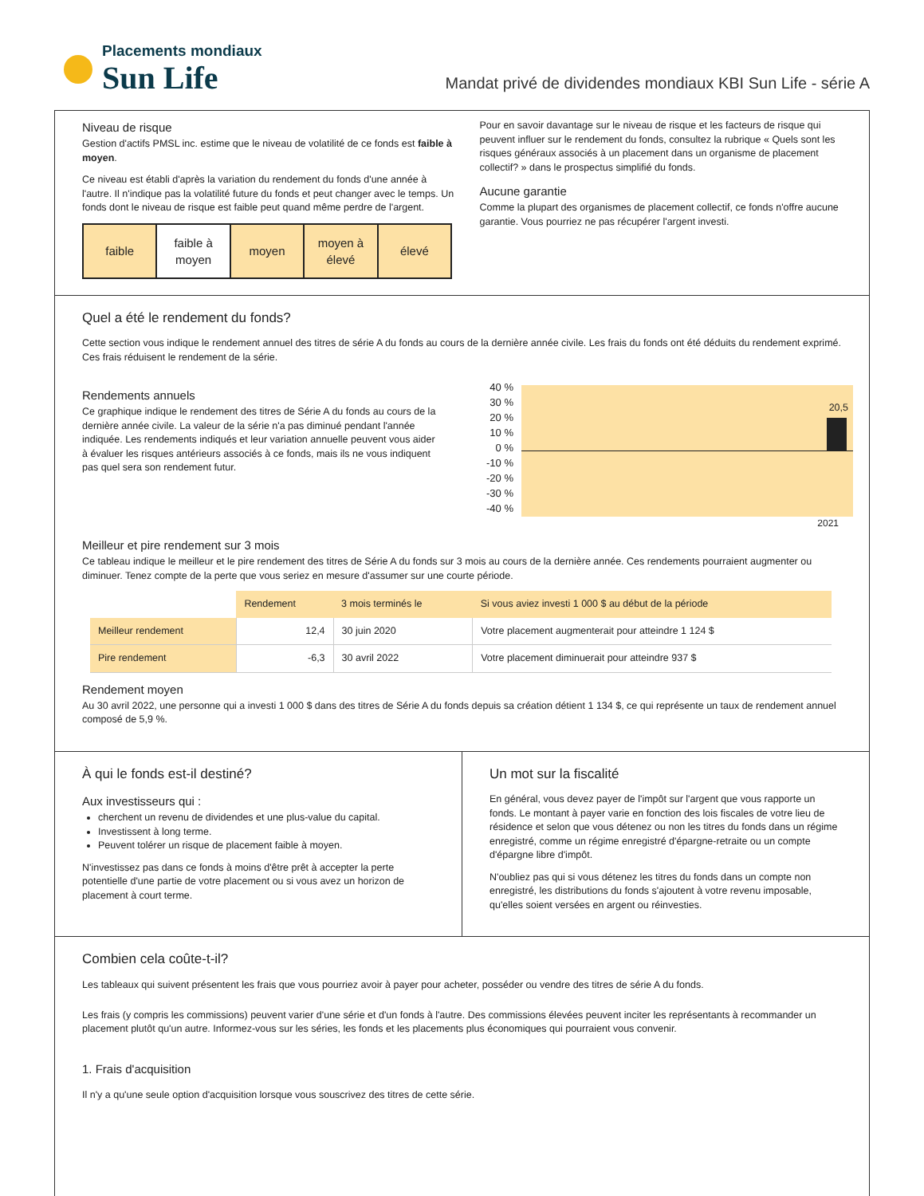Placements mondiaux
Sun Life
Mandat privé de dividendes mondiaux KBI Sun Life - série A
Niveau de risque
Gestion d'actifs PMSL inc. estime que le niveau de volatilité de ce fonds est faible à moyen.
Ce niveau est établi d'après la variation du rendement du fonds d'une année à l'autre. Il n'indique pas la volatilité future du fonds et peut changer avec le temps. Un fonds dont le niveau de risque est faible peut quand même perdre de l'argent.
faible faible à
moyen
moyen moyen à
élevé
élevé
Pour en savoir davantage sur le niveau de risque et les facteurs de risque qui peuvent influer sur le rendement du fonds, consultez la rubrique « Quels sont les risques généraux associés à un placement dans un organisme de placement collectif? » dans le prospectus simplifié du fonds.
Aucune garantie
Comme la plupart des organismes de placement collectif, ce fonds n'offre aucune garantie. Vous pourriez ne pas récupérer l'argent investi.
Quel a été le rendement du fonds?
Cette section vous indique le rendement annuel des titres de série A du fonds au cours de la dernière année civile. Les frais du fonds ont été déduits du rendement exprimé. Ces frais réduisent le rendement de la série.
Rendements annuels
Ce graphique indique le rendement des titres de Série A du fonds au cours de la dernière année civile. La valeur de la série n'a pas diminué pendant l'année indiquée. Les rendements indiqués et leur variation annuelle peuvent vous aider à évaluer les risques antérieurs associés à ce fonds, mais ils ne vous indiquent pas quel sera son rendement futur.
40 %
30 %
20 %
10 %
0 %
-10 %
-20 %
-30 %
-40 %
20,5
2021
Meilleur et pire rendement sur 3 mois
Ce tableau indique le meilleur et le pire rendement des titres de Série A du fonds sur 3 mois au cours de la dernière année. Ces rendements pourraient augmenter ou diminuer. Tenez compte de la perte que vous seriez en mesure d'assumer sur une courte période.
| | Rendement | 3 mois terminés le | Si vous aviez investi 1 000 $ au début de la période |
| --- | --- | --- | --- |
| Meilleur rendement | 12,4 | 30 juin 2020 | Votre placement augmenterait pour atteindre 1 124 $ |
| Pire rendement | -6,3 | 30 avril 2022 | Votre placement diminuerait pour atteindre 937 $ |
Rendement moyen
Au 30 avril 2022, une personne qui a investi 1 000 $ dans des titres de Série A du fonds depuis sa création détient 1 134 $, ce qui représente un taux de rendement annuel composé de 5,9 %.
À qui le fonds est-il destiné?
Aux investisseurs qui :
cherchent un revenu de dividendes et une plus-value du capital.
Investissent à long terme.
Peuvent tolérer un risque de placement faible à moyen.
N'investissez pas dans ce fonds à moins d'être prêt à accepter la perte potentielle d'une partie de votre placement ou si vous avez un horizon de placement à court terme.
Un mot sur la fiscalité
En général, vous devez payer de l'impôt sur l'argent que vous rapporte un fonds. Le montant à payer varie en fonction des lois fiscales de votre lieu de résidence et selon que vous détenez ou non les titres du fonds dans un régime enregistré, comme un régime enregistré d'épargne-retraite ou un compte d'épargne libre d'impôt.
N'oubliez pas qui si vous détenez les titres du fonds dans un compte non enregistré, les distributions du fonds s'ajoutent à votre revenu imposable, qu'elles soient versées en argent ou réinvesties.
Combien cela coûte-t-il?
Les tableaux qui suivent présentent les frais que vous pourriez avoir à payer pour acheter, posséder ou vendre des titres de série A du fonds.
Les frais (y compris les commissions) peuvent varier d'une série et d'un fonds à l'autre. Des commissions élevées peuvent inciter les représentants à recommander un placement plutôt qu'un autre. Informez-vous sur les séries, les fonds et les placements plus économiques qui pourraient vous convenir.
1. Frais d'acquisition
Il n'y a qu'une seule option d'acquisition lorsque vous souscrivez des titres de cette série.